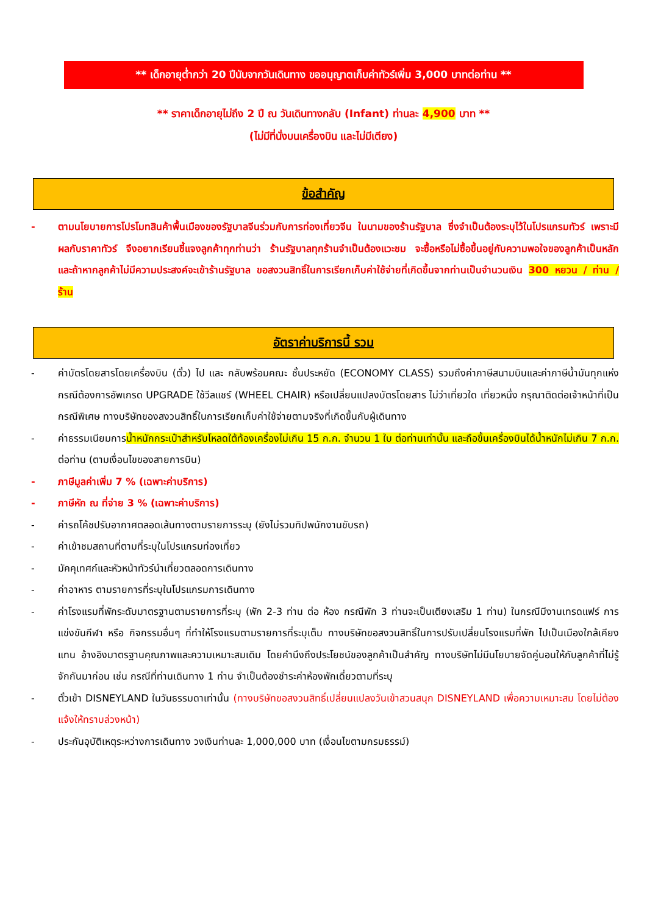** เด็กอายุต่ำกว่า 20 ปีนับจากวันเดินทาง ขออนุญาตเก็บค่าทัวร์เพิ่ม 3,000 บาทต่อท่าน **
** ราคาเด็กอายุไม่ถึง 2 ปี ณ วันเดินทางกลับ (Infant) ท่านละ 4,900 บาท **
(ไม่มีที่นั่งบนเครื่องบิน และไม่มีเตียง)
ข้อสำคัญ
- ตามนโยบายการโปรโมทสินค้าพื้นเมืองของรัฐบาลจีนร่วมกับการท่องเที่ยวจีน ในนามของร้านรัฐบาล ซึ่งจำเป็นต้องระบุไว้ในโปรแกรมทัวร์ เพราะมีผลกับราคาทัวร์ จึงอยากเรียนชี้แจงลูกค้าทุกท่านว่า ร้านรัฐบาลทุกร้านจำเป็นต้องแวะชม จะซื้อหรือไม่ซื้อขึ้นอยู่กับความพอใจของลูกค้าเป็นหลัก และถ้าหากลูกค้าไม่มีความประสงค์จะเข้าร้านรัฐบาล ขอสงวนสิทธิ์ในการเรียกเก็บค่าใช้จ่ายที่เกิดขึ้นจากท่านเป็นจำนวนเงิน 300 หยวน / ท่าน / ร้าน
อัตราค่าบริการนี้ รวม
- ค่าบัตรโดยสารโดยเครื่องบิน (ตั๋ว) ไป และ กลับพร้อมคณะ ชั้นประหยัด (ECONOMY CLASS) รวมถึงค่าภาษีสนามบินและค่าภาษีน้ำมันทุกแห่ง กรณีต้องการอัพเกรด UPGRADE ใช้วีลแชร์ (WHEEL CHAIR) หรือเปลี่ยนแปลงบัตรโดยสาร ไม่ว่าเที่ยวใด เที่ยวหนึ่ง กรุณาติดต่อเจ้าหน้าที่เป็นกรณีพิเศษ ทางบริษัทของสงวนสิทธิ์ในการเรียกเก็บค่าใช้จ่ายตามจริงที่เกิดขึ้นกับผู้เดินทาง
- ค่าธรรมเนียมการน้ำหนักกระเป๋าสำหรับโหลดใต้ท้องเครื่องไม่เกิน 15 ก.ก. จำนวน 1 ใบ ต่อท่านเท่านั้น และถือขึ้นเครื่องบินได้น้ำหนักไม่เกิน 7 ก.ก. ต่อท่าน (ตามเงื่อนไขของสายการบิน)
- ภาษีมูลค่าเพิ่ม 7 % (เฉพาะค่าบริการ)
- ภาษีหัก ณ ที่จ่าย 3 % (เฉพาะค่าบริการ)
- ค่ารถโค้ชปรับอากาศตลอดเส้นทางตามรายการระบุ (ยังไม่รวมทิปพนักงานขับรถ)
- ค่าเข้าชมสถานที่ตามที่ระบุในโปรแกรมท่องเที่ยว
- มัคคุเทศก์และหัวหน้าทัวร์นำเที่ยวตลอดการเดินทาง
- ค่าอาหาร ตามรายการที่ระบุในโปรแกรมการเดินทาง
- ค่าโรงแรมที่พักระดับมาตรฐานตามรายการที่ระบุ (พัก 2-3 ท่าน ต่อ ห้อง กรณีพัก 3 ท่านจะเป็นเตียงเสริม 1 ท่าน) ในกรณีมีงานเทรดแฟร์ การแข่งขันกีฬา หรือ กิจกรรมอื่นๆ ที่ทำให้โรงแรมตามรายการที่ระบุเต็ม ทางบริษัทขอสงวนสิทธิ์ในการปรับเปลี่ยนโรงแรมที่พัก ไปเป็นเมืองใกล้เคียงแทน อ้างอิงมาตรฐานคุณภาพและความเหมาะสมเดิม โดยคำนึงถึงประโยชน์ของลูกค้าเป็นสำคัญ ทางบริษัทไม่มีนโยบายจัดคู่นอนให้กับลูกค้าที่ไม่รู้จักกันมาก่อน เช่น กรณีที่ท่านเดินทาง 1 ท่าน จำเป็นต้องชำระค่าห้องพักเดี่ยวตามที่ระบุ
- ตั๋วเข้า DISNEYLAND ในวันธรรมดาเท่านั้น (ทางบริษัทขอสงวนสิทธิ์เปลี่ยนแปลงวันเข้าสวนสนุก DISNEYLAND เพื่อความเหมาะสม โดยไม่ต้องแจ้งให้ทราบล่วงหน้า)
- ประกันอุบัติเหตุระหว่างการเดินทาง วงเงินท่านละ 1,000,000 บาท (เงื่อนไขตามกรมธรรม์)